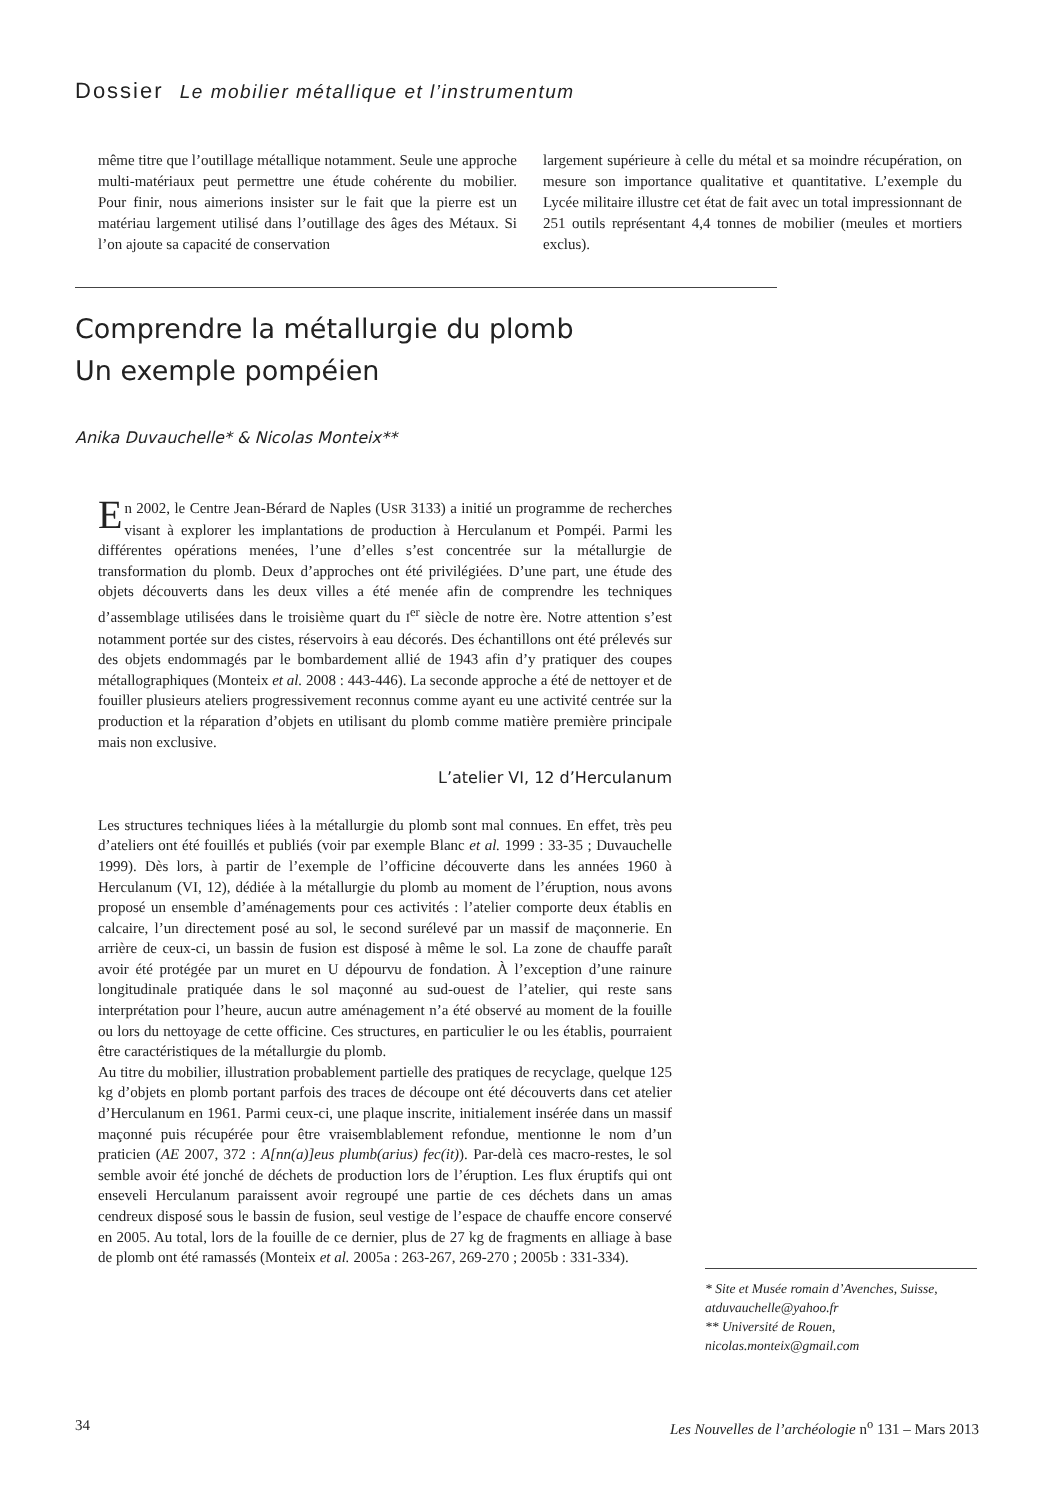Dossier Le mobilier métallique et l’instrumentum
même titre que l’outillage métallique notamment. Seule une approche multi-matériaux peut permettre une étude cohérente du mobilier. Pour finir, nous aimerions insister sur le fait que la pierre est un matériau largement utilisé dans l’outillage des âges des Métaux. Si l’on ajoute sa capacité de conservation
largement supérieure à celle du métal et sa moindre récupération, on mesure son importance qualitative et quantitative. L’exemple du Lycée militaire illustre cet état de fait avec un total impressionnant de 251 outils représentant 4,4 tonnes de mobilier (meules et mortiers exclus).
Comprendre la métallurgie du plomb
Un exemple pompéien
Anika Duvauchelle* & Nicolas Monteix**
En 2002, le Centre Jean-Bérard de Naples (USR 3133) a initié un programme de recherches visant à explorer les implantations de production à Herculanum et Pompéi. Parmi les différentes opérations menées, l’une d’elles s’est concentrée sur la métallurgie de transformation du plomb. Deux d’approches ont été privilégiées. D’une part, une étude des objets découverts dans les deux villes a été menée afin de comprendre les techniques d’assemblage utilisées dans le troisième quart du I<sup>er</sup> siècle de notre ère. Notre attention s’est notamment portée sur des cistes, réservoirs à eau décorés. Des échantillons ont été prélevés sur des objets endommagés par le bombardement allié de 1943 afin d’y pratiquer des coupes métallographiques (Monteix et al. 2008 : 443-446). La seconde approche a été de nettoyer et de fouiller plusieurs ateliers progressivement reconnus comme ayant eu une activité centrée sur la production et la réparation d’objets en utilisant du plomb comme matière première principale mais non exclusive.
L’atelier VI, 12 d’Herculanum
Les structures techniques liées à la métallurgie du plomb sont mal connues. En effet, très peu d’ateliers ont été fouillés et publiés (voir par exemple Blanc et al. 1999 : 33-35 ; Duvauchelle 1999). Dès lors, à partir de l’exemple de l’officine découverte dans les années 1960 à Herculanum (VI, 12), dédiée à la métallurgie du plomb au moment de l’éruption, nous avons proposé un ensemble d’aménagements pour ces activités : l’atelier comporte deux établis en calcaire, l’un directement posé au sol, le second surélevé par un massif de maçonnerie. En arrière de ceux-ci, un bassin de fusion est disposé à même le sol. La zone de chauffe paraît avoir été protégée par un muret en U dépourvu de fondation. À l’exception d’une rainure longitudinale pratiquée dans le sol maçonné au sud-ouest de l’atelier, qui reste sans interprétation pour l’heure, aucun autre aménagement n’a été observé au moment de la fouille ou lors du nettoyage de cette officine. Ces structures, en particulier le ou les établis, pourraient être caractéristiques de la métallurgie du plomb.
Au titre du mobilier, illustration probablement partielle des pratiques de recyclage, quelque 125 kg d’objets en plomb portant parfois des traces de découpe ont été découverts dans cet atelier d’Herculanum en 1961. Parmi ceux-ci, une plaque inscrite, initialement insérée dans un massif maçonné puis récupérée pour être vraisemblablement refondue, mentionne le nom d’un praticien (AE 2007, 372 : A[nn(a)]eus plumb(arius) fec(it)). Par-delà ces macro-restes, le sol semble avoir été jonché de déchets de production lors de l’éruption. Les flux éruptifs qui ont enseveli Herculanum paraissent avoir regroupé une partie de ces déchets dans un amas cendreux disposé sous le bassin de fusion, seul vestige de l’espace de chauffe encore conservé en 2005. Au total, lors de la fouille de ce dernier, plus de 27 kg de fragments en alliage à base de plomb ont été ramassés (Monteix et al. 2005a : 263-267, 269-270 ; 2005b : 331-334).
* Site et Musée romain d’Avenches, Suisse, atduvauchelle@yahoo.fr
** Université de Rouen,
nicolas.monteix@gmail.com
34 Les Nouvelles de l’archéologie n<sup>o</sup> 131 – Mars 2013